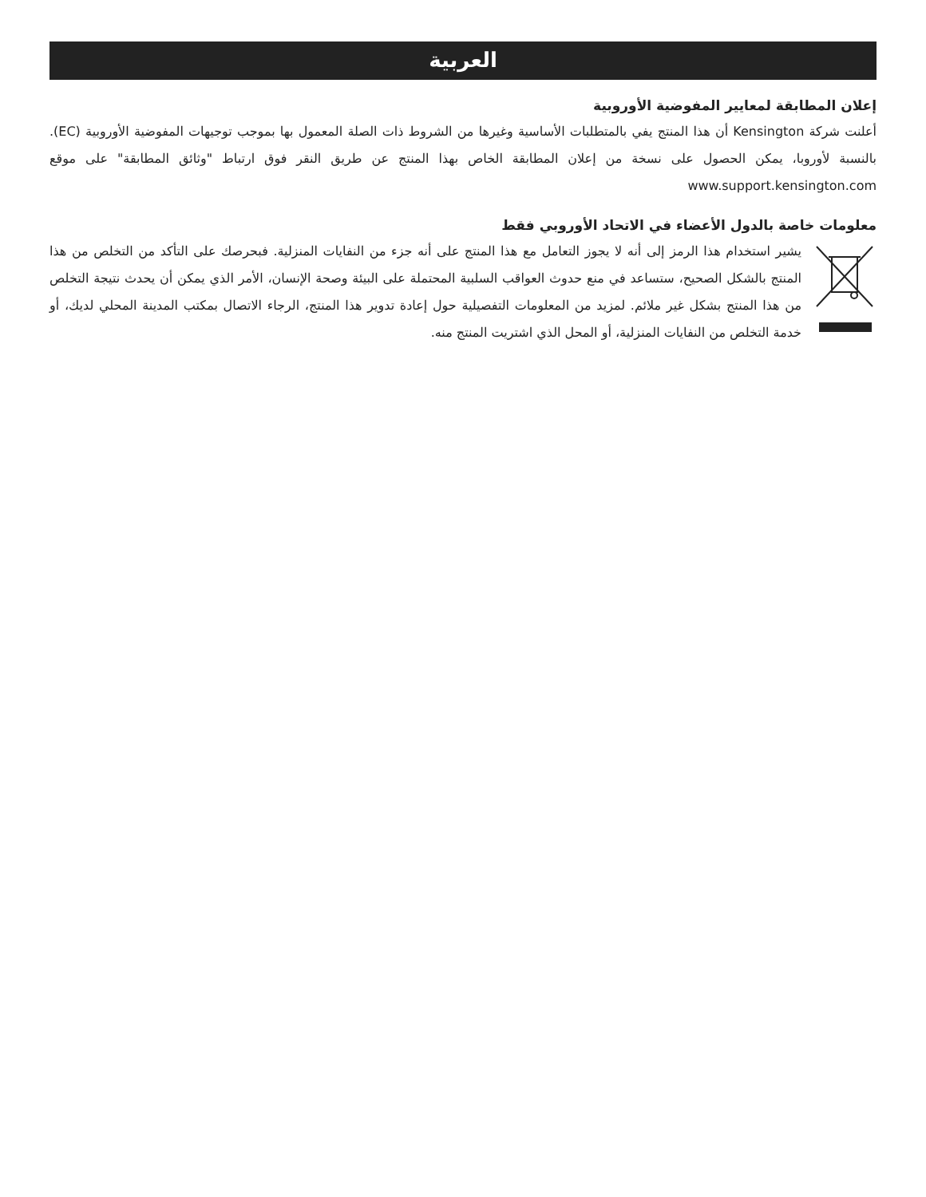العربية
إعلان المطابقة لمعايير المفوضية الأوروبية
أعلنت شركة Kensington أن هذا المنتج يفي بالمتطلبات الأساسية وغيرها من الشروط ذات الصلة المعمول بها بموجب توجيهات المفوضية الأوروبية (EC). بالنسبة لأوروبا، يمكن الحصول على نسخة من إعلان المطابقة الخاص بهذا المنتج عن طريق النقر فوق ارتباط "وثائق المطابقة" على موقع www.support.kensington.com
معلومات خاصة بالدول الأعضاء في الاتحاد الأوروبي فقط
يشير استخدام هذا الرمز إلى أنه لا يجوز التعامل مع هذا المنتج على أنه جزء من النفايات المنزلية. فبحرصك على التأكد من التخلص من هذا المنتج بالشكل الصحيح، ستساعد في منع حدوث العواقب السلبية المحتملة على البيئة وصحة الإنسان، الأمر الذي يمكن أن يحدث نتيجة التخلص من هذا المنتج بشكل غير ملائم. لمزيد من المعلومات التفصيلية حول إعادة تدوير هذا المنتج، الرجاء الاتصال بمكتب المدينة المحلي لديك، أو خدمة التخلص من النفايات المنزلية، أو المحل الذي اشتريت المنتج منه.